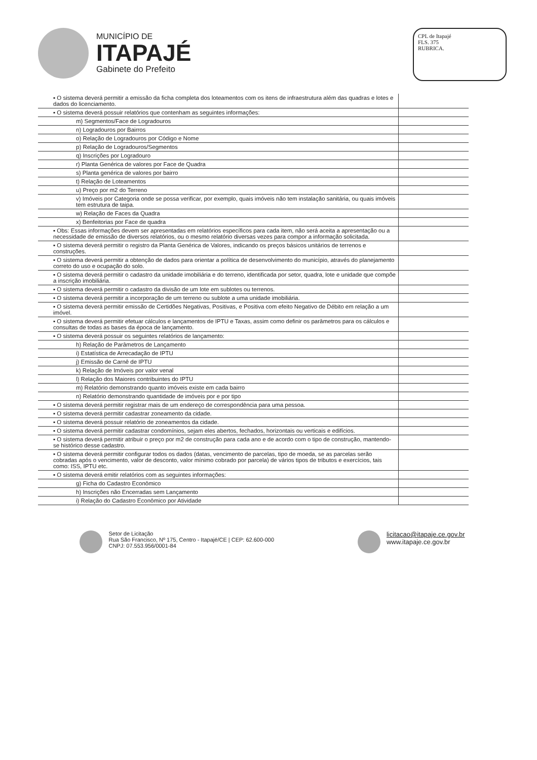MUNICÍPIO DE
ITAPAJÉ
Gabinete do Prefeito
CPL de Itapajé
FLS. 375
RUBRICA.
| ▪ O sistema deverá permitir a emissão da ficha completa dos loteamentos com os itens de infraestrutura além das quadras e lotes e dados do licenciamento. | |
| ▪ O sistema deverá possuir relatórios que contenham as seguintes informações: | |
| m) Segmentos/Face de Logradouros | |
| n) Logradouros por Bairros | |
| o) Relação de Logradouros por Código e Nome | |
| p) Relação de Logradouros/Segmentos | |
| q) Inscrições por Logradouro | |
| r) Planta Genérica de valores por Face de Quadra | |
| s) Planta genérica de valores por bairro | |
| t) Relação de Loteamentos | |
| u) Preço por m2 do Terreno | |
| v) Imóveis por Categoria onde se possa verificar, por exemplo, quais imóveis não tem instalação sanitária, ou quais imóveis tem estrutura de taipa. | |
| w) Relação de Faces da Quadra | |
| x) Benfeitorias por Face de quadra | |
| ▪ Obs: Essas informações devem ser apresentadas em relatórios específicos para cada item, não será aceita a apresentação ou a necessidade de emissão de diversos relatórios, ou o mesmo relatório diversas vezes para compor a informação solicitada. | |
| ▪ O sistema deverá permitir o registro da Planta Genérica de Valores, indicando os preços básicos unitários de terrenos e construções. | |
| ▪ O sistema deverá permitir a obtenção de dados para orientar a política de desenvolvimento do município, através do planejamento correto do uso e ocupação do solo. | |
| ▪ O sistema deverá permitir o cadastro da unidade imobiliária e do terreno, identificada por setor, quadra, lote e unidade que compõe a inscrição imobiliária. | |
| ▪ O sistema deverá permitir o cadastro da divisão de um lote em sublotes ou terrenos. | |
| ▪ O sistema deverá permitir a incorporação de um terreno ou sublote a uma unidade imobiliária. | |
| ▪ O sistema deverá permitir emissão de Certidões Negativas, Positivas, e Positiva com efeito Negativo de Débito em relação a um imóvel. | |
| ▪ O sistema deverá permitir efetuar cálculos e lançamentos de IPTU e Taxas, assim como definir os parâmetros para os cálculos e consultas de todas as bases da época de lançamento. | |
| ▪ O sistema deverá possuir os seguintes relatórios de lançamento: | |
| h) Relação de Parâmetros de Lançamento | |
| i) Estatística de Arrecadação de IPTU | |
| j) Emissão de Carnê de IPTU | |
| k) Relação de Imóveis por valor venal | |
| l) Relação dos Maiores contribuintes do IPTU | |
| m) Relatório demonstrando quanto imóveis existe em cada bairro | |
| n) Relatório demonstrando quantidade de imóveis por e por tipo | |
| ▪ O sistema deverá permitir registrar mais de um endereço de correspondência para uma pessoa. | |
| ▪ O sistema deverá permitir cadastrar zoneamento da cidade. | |
| ▪ O sistema deverá possuir relatório de zoneamentos da cidade. | |
| ▪ O sistema deverá permitir cadastrar condomínios, sejam eles abertos, fechados, horizontais ou verticais e edifícios. | |
| ▪ O sistema deverá permitir atribuir o preço por m2 de construção para cada ano e de acordo com o tipo de construção, mantendo-se histórico desse cadastro. | |
| ▪ O sistema deverá permitir configurar todos os dados (datas, vencimento de parcelas, tipo de moeda, se as parcelas serão cobradas após o vencimento, valor de desconto, valor mínimo cobrado por parcela) de vários tipos de tributos e exercícios, tais como: ISS, IPTU etc. | |
| ▪ O sistema deverá emitir relatórios com as seguintes informações: | |
| g) Ficha do Cadastro Econômico | |
| h) Inscrições não Encerradas sem Lançamento | |
| i) Relação do Cadastro Econômico por Atividade | |
Setor de Licitação
Rua São Francisco, Nº 175, Centro - Itapajé/CE | CEP: 62.600-000
CNPJ: 07.553.956/0001-84
licitacao@itapaje.ce.gov.br
www.itapaje.ce.gov.br